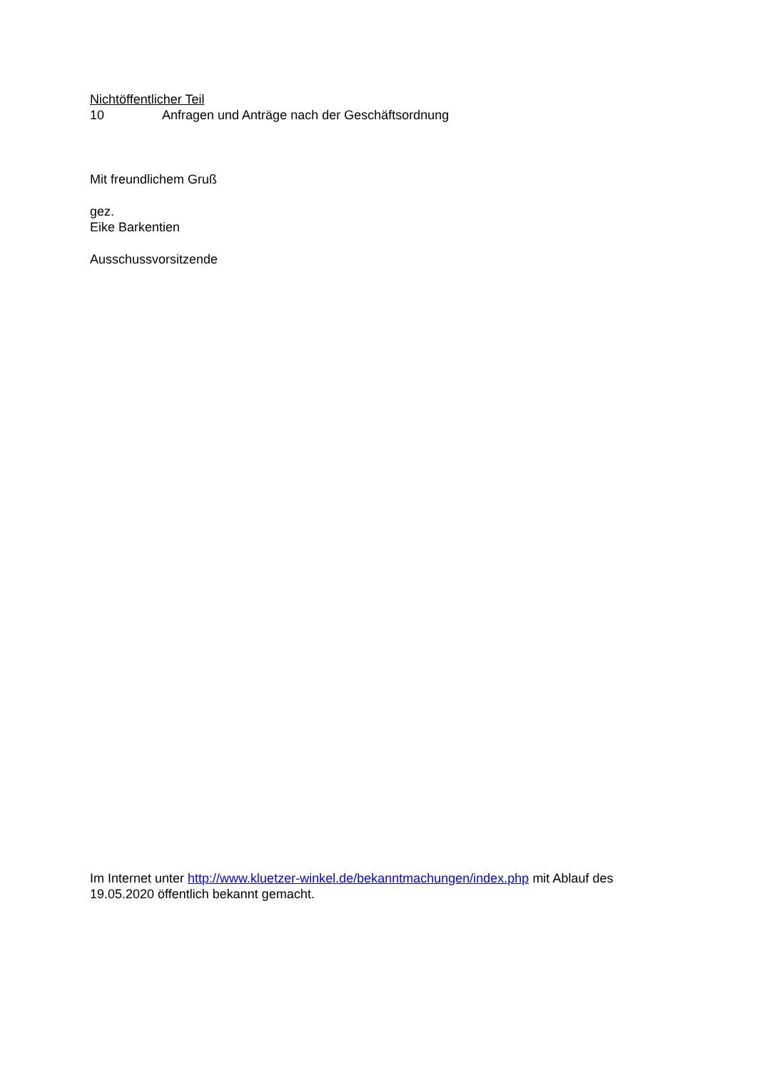Nichtöffentlicher Teil
10 Anfragen und Anträge nach der Geschäftsordnung
Mit freundlichem Gruß
gez.
Eike Barkentien
Ausschussvorsitzende
Im Internet unter http://www.kluetzer-winkel.de/bekanntmachungen/index.php mit Ablauf des 19.05.2020 öffentlich bekannt gemacht.